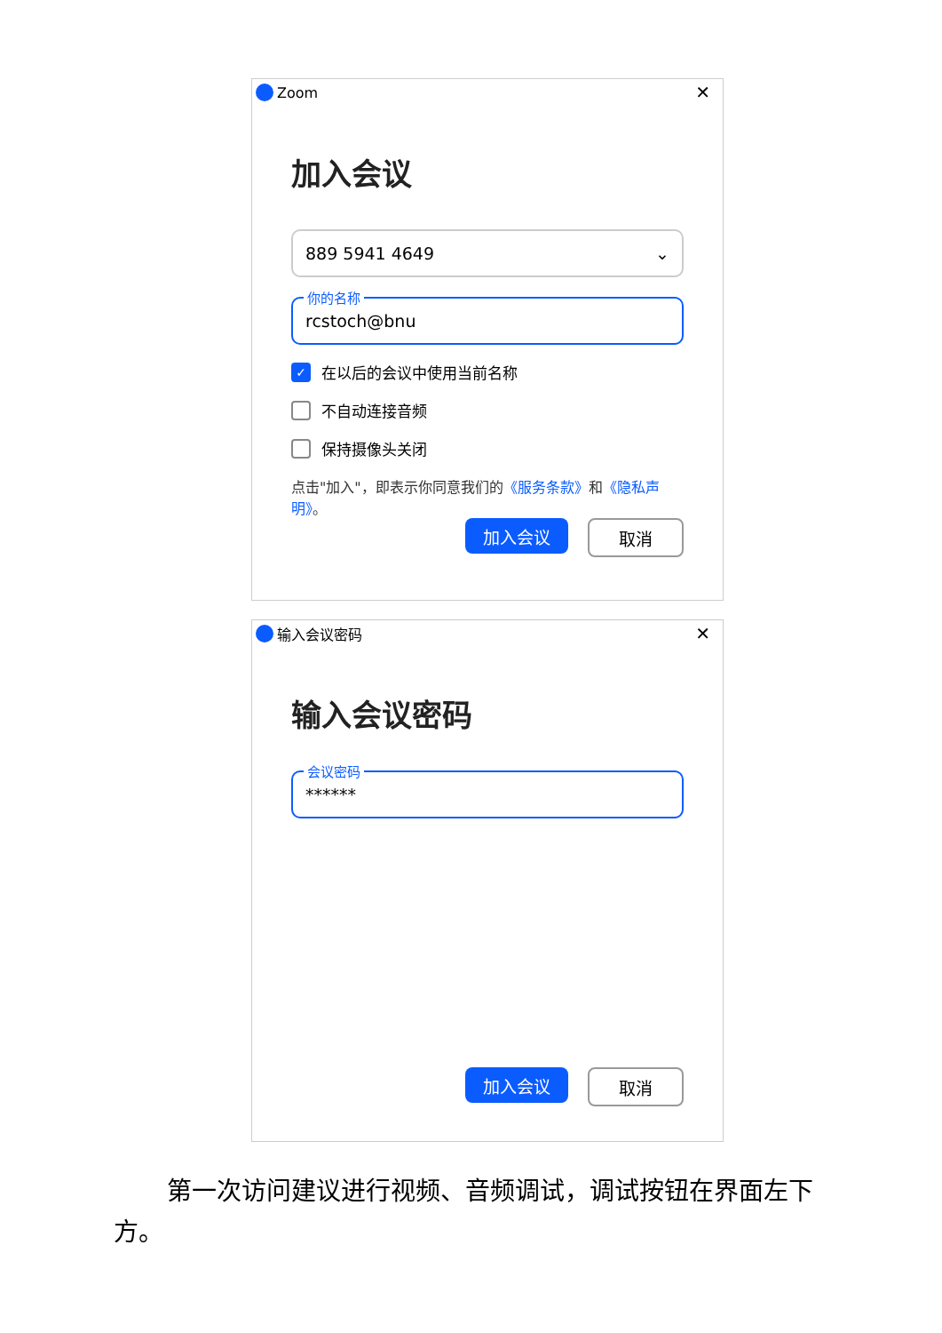Zoom ✕
加入会议
889 5941 4649 ⌄
你的名称
rcstoch@bnu
✓
在以后的会议中使用当前名称
不自动连接音频
保持摄像头关闭
点击"加入"，即表示你同意我们的《服务条款》和《隐私声明》。
加入会议 取消
输入会议密码 ✕
输入会议密码
会议密码
******
加入会议 取消
第一次访问建议进行视频、音频调试，调试按钮在界面左下方。